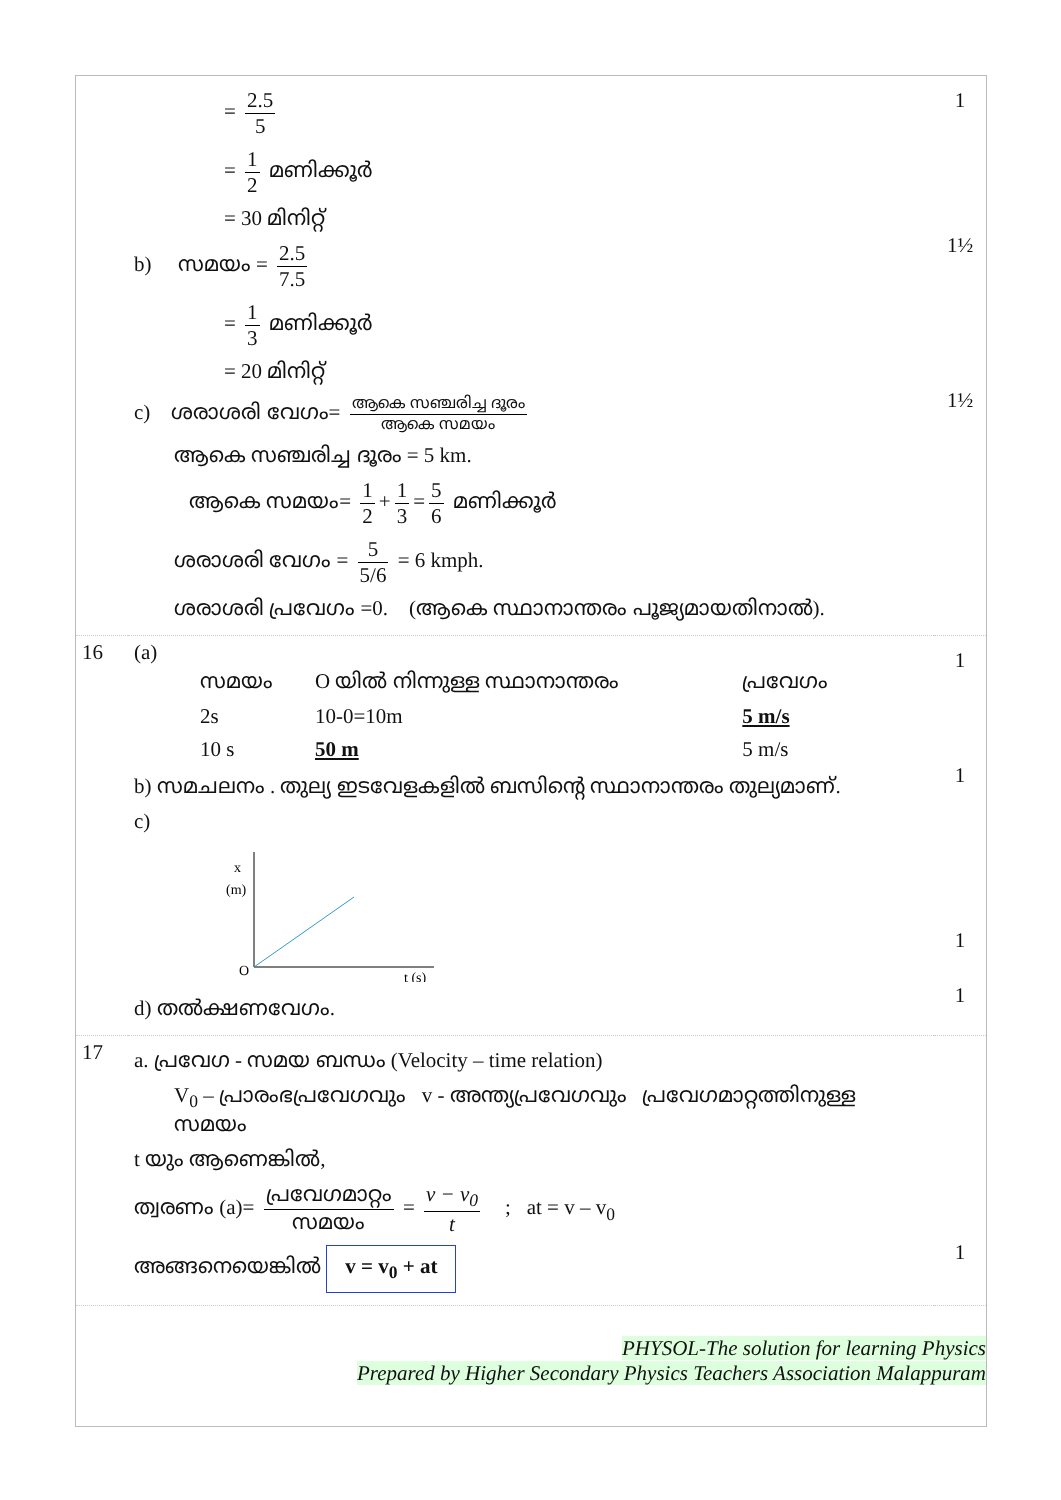| | = 2.5 5 = 1 2 മണിക്കൂർ = 30 മിനിറ്റ് b) സമയം = 2.5 7.5 = 1 3 മണിക്കൂർ = 20 മിനിറ്റ് c) ശരാശരി വേഗം= ആകെ സഞ്ചരിച്ച ദൂരം ആകെ സമയം ആകെ സഞ്ചരിച്ച ദൂരം = 5 km. ആകെ സമയം= 1 2 + 1 3 = 5 6 മണിക്കൂർ ശരാശരി വേഗം = 5 5/6 = 6 kmph. ശരാശരി പ്രവേഗം =0. (ആകെ സ്ഥാനാന്തരം പൂജ്യമായതിനാൽ). | 1 1½ 1½ |
| 16 | (a) / സമയം / O യിൽ നിന്നുള്ള സ്ഥാനാന്തരം / പ്രവേഗം / / 2s / 10-0=10m / 5 m/s / / 10 s / 50 m / 5 m/s / b) സമചലനം . തുല്യ ഇടവേളകളിൽ ബസിന്റെ സ്ഥാനാന്തരം തുല്യമാണ്. c) x (m) O t (s) d) തൽക്ഷണവേഗം. | 1 1 1 1 |
| 17 | a. പ്രവേഗ - സമയ ബന്ധം (Velocity – time relation) V<sub>0</sub> – പ്രാരംഭപ്രവേഗവും v - അന്ത്യപ്രവേഗവും പ്രവേഗമാറ്റത്തിനുള്ള സമയം t യും ആണെങ്കിൽ, ത്വരണം (a)= പ്രവേഗമാറ്റം സമയം = v − v<sub>0</sub> t ; at = v – v<sub>0</sub> അങ്ങനെയെങ്കിൽ v = v<sub>0</sub> + at | 1 |
PHYSOL-The solution for learning Physics
Prepared by Higher Secondary Physics Teachers Association Malappuram